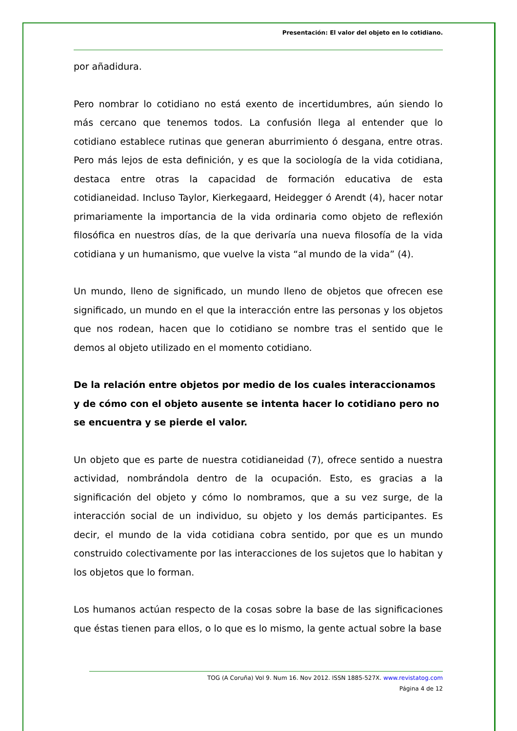Presentación: El valor del objeto en lo cotidiano.
por añadidura.
Pero nombrar lo cotidiano no está exento de incertidumbres, aún siendo lo más cercano que tenemos todos. La confusión llega al entender que lo cotidiano establece rutinas que generan aburrimiento ó desgana, entre otras. Pero más lejos de esta definición, y es que la sociología de la vida cotidiana, destaca entre otras la capacidad de formación educativa de esta cotidianeidad. Incluso Taylor, Kierkegaard, Heidegger ó Arendt (4), hacer notar primariamente la importancia de la vida ordinaria como objeto de reflexión filosófica en nuestros días, de la que derivaría una nueva filosofía de la vida cotidiana y un humanismo, que vuelve la vista “al mundo de la vida” (4).
Un mundo, lleno de significado, un mundo lleno de objetos que ofrecen ese significado, un mundo en el que la interacción entre las personas y los objetos que nos rodean, hacen que lo cotidiano se nombre tras el sentido que le demos al objeto utilizado en el momento cotidiano.
De la relación entre objetos por medio de los cuales interaccionamos y de cómo con el objeto ausente se intenta hacer lo cotidiano pero no se encuentra y se pierde el valor.
Un objeto que es parte de nuestra cotidianeidad (7), ofrece sentido a nuestra actividad, nombrándola dentro de la ocupación. Esto, es gracias a la significación del objeto y cómo lo nombramos, que a su vez surge, de la interacción social de un individuo, su objeto y los demás participantes. Es decir, el mundo de la vida cotidiana cobra sentido, por que es un mundo construido colectivamente por las interacciones de los sujetos que lo habitan y los objetos que lo forman.
Los humanos actúan respecto de la cosas sobre la base de las significaciones que éstas tienen para ellos, o lo que es lo mismo, la gente actual sobre la base
TOG (A Coruña) Vol 9. Num 16. Nov 2012. ISSN 1885-527X. www.revistatog.com
Página 4 de 12